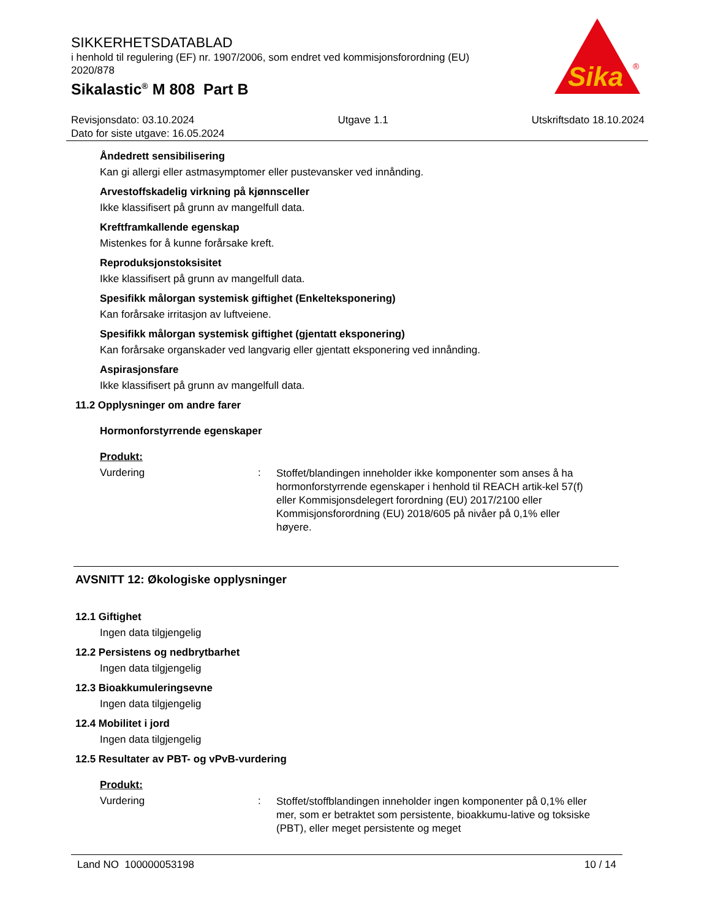SIKKERHETSDATABLAD
i henhold til regulering (EF) nr. 1907/2006, som endret ved kommisjonsforordning (EU) 2020/878
Sikalastic<sup>®</sup> M 808 Part B
Sika
®
Revisjonsdato: 03.10.2024 Utgave 1.1 Utskriftsdato 18.10.2024
Dato for siste utgave: 16.05.2024
Åndedrett sensibilisering
Kan gi allergi eller astmasymptomer eller pustevansker ved innånding.
Arvestoffskadelig virkning på kjønnsceller
Ikke klassifisert på grunn av mangelfull data.
Kreftframkallende egenskap
Mistenkes for å kunne forårsake kreft.
Reproduksjonstoksisitet
Ikke klassifisert på grunn av mangelfull data.
Spesifikk målorgan systemisk giftighet (Enkelteksponering)
Kan forårsake irritasjon av luftveiene.
Spesifikk målorgan systemisk giftighet (gjentatt eksponering)
Kan forårsake organskader ved langvarig eller gjentatt eksponering ved innånding.
Aspirasjonsfare
Ikke klassifisert på grunn av mangelfull data.
11.2 Opplysninger om andre farer
Hormonforstyrrende egenskaper
Produkt:
Vurdering: Stoffet/blandingen inneholder ikke komponenter som anses å ha hormonforstyrrende egenskaper i henhold til REACH artik-kel 57(f) eller Kommisjonsdelegert forordning (EU) 2017/2100 eller Kommisjonsforordning (EU) 2018/605 på nivåer på 0,1% eller høyere.
AVSNITT 12: Økologiske opplysninger
12.1 Giftighet
Ingen data tilgjengelig
12.2 Persistens og nedbrytbarhet
Ingen data tilgjengelig
12.3 Bioakkumuleringsevne
Ingen data tilgjengelig
12.4 Mobilitet i jord
Ingen data tilgjengelig
12.5 Resultater av PBT- og vPvB-vurdering
Produkt:
Vurdering: Stoffet/stoffblandingen inneholder ingen komponenter på 0,1% eller mer, som er betraktet som persistente, bioakkumu-lative og toksiske (PBT), eller meget persistente og meget
Land NO 100000053198 10 / 14